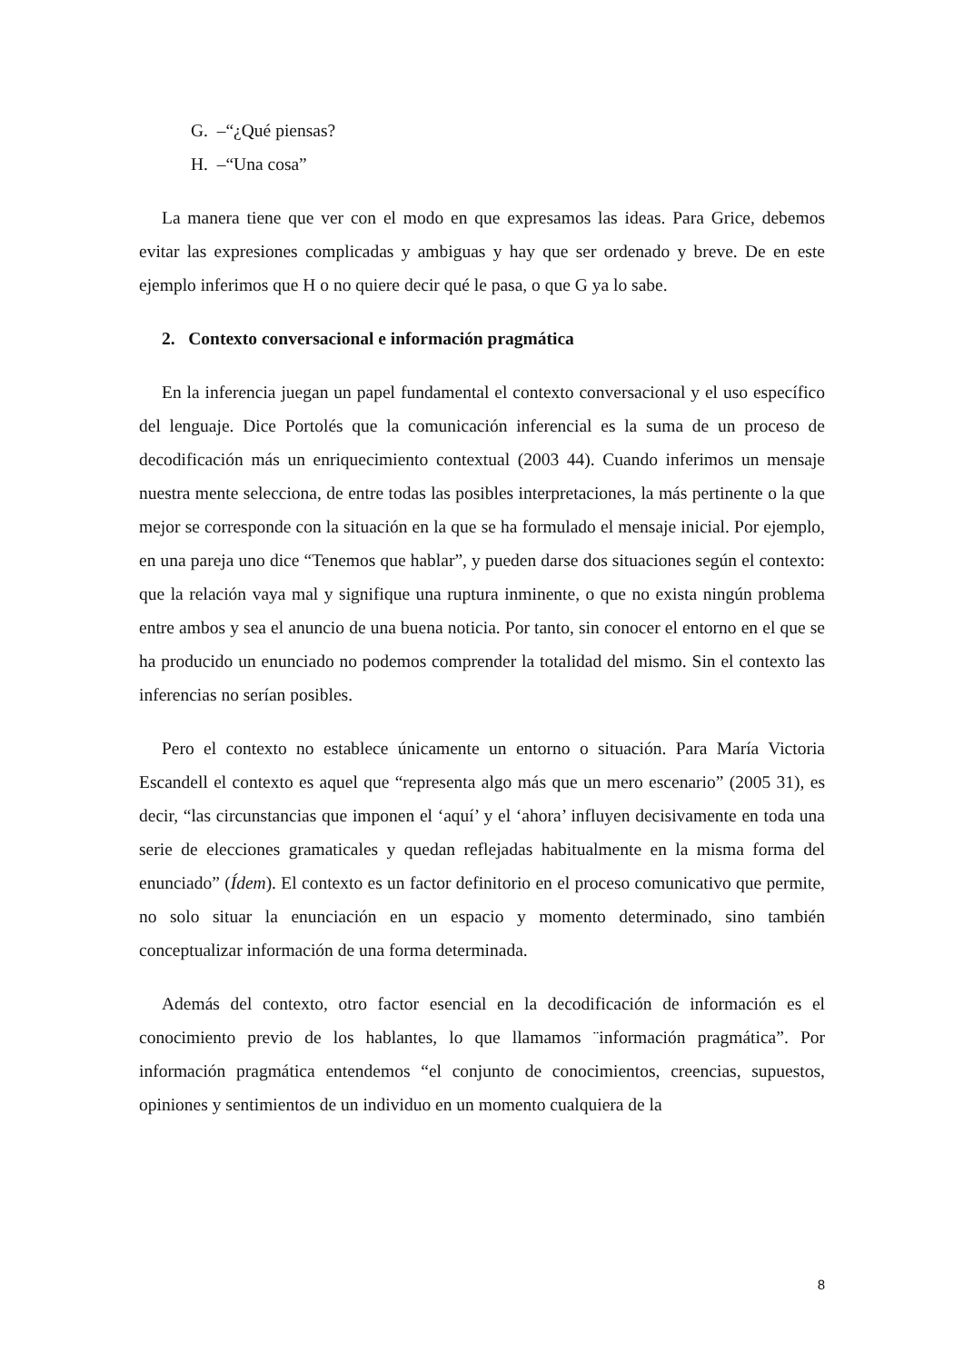G. –“¿Qué piensas?
H. –“Una cosa”
La manera tiene que ver con el modo en que expresamos las ideas. Para Grice, debemos evitar las expresiones complicadas y ambiguas y hay que ser ordenado y breve. De en este ejemplo inferimos que H o no quiere decir qué le pasa, o que G ya lo sabe.
2. Contexto conversacional e información pragmática
En la inferencia juegan un papel fundamental el contexto conversacional y el uso específico del lenguaje. Dice Portolés que la comunicación inferencial es la suma de un proceso de decodificación más un enriquecimiento contextual (2003 44). Cuando inferimos un mensaje nuestra mente selecciona, de entre todas las posibles interpretaciones, la más pertinente o la que mejor se corresponde con la situación en la que se ha formulado el mensaje inicial. Por ejemplo, en una pareja uno dice “Tenemos que hablar”, y pueden darse dos situaciones según el contexto: que la relación vaya mal y signifique una ruptura inminente, o que no exista ningún problema entre ambos y sea el anuncio de una buena noticia. Por tanto, sin conocer el entorno en el que se ha producido un enunciado no podemos comprender la totalidad del mismo. Sin el contexto las inferencias no serían posibles.
Pero el contexto no establece únicamente un entorno o situación. Para María Victoria Escandell el contexto es aquel que “representa algo más que un mero escenario” (2005 31), es decir, “las circunstancias que imponen el ‘aquí’ y el ‘ahora’ influyen decisivamente en toda una serie de elecciones gramaticales y quedan reflejadas habitualmente en la misma forma del enunciado” (Ídem). El contexto es un factor definitorio en el proceso comunicativo que permite, no solo situar la enunciación en un espacio y momento determinado, sino también conceptualizar información de una forma determinada.
Además del contexto, otro factor esencial en la decodificación de información es el conocimiento previo de los hablantes, lo que llamamos ¨información pragmática”. Por información pragmática entendemos “el conjunto de conocimientos, creencias, supuestos, opiniones y sentimientos de un individuo en un momento cualquiera de la
8